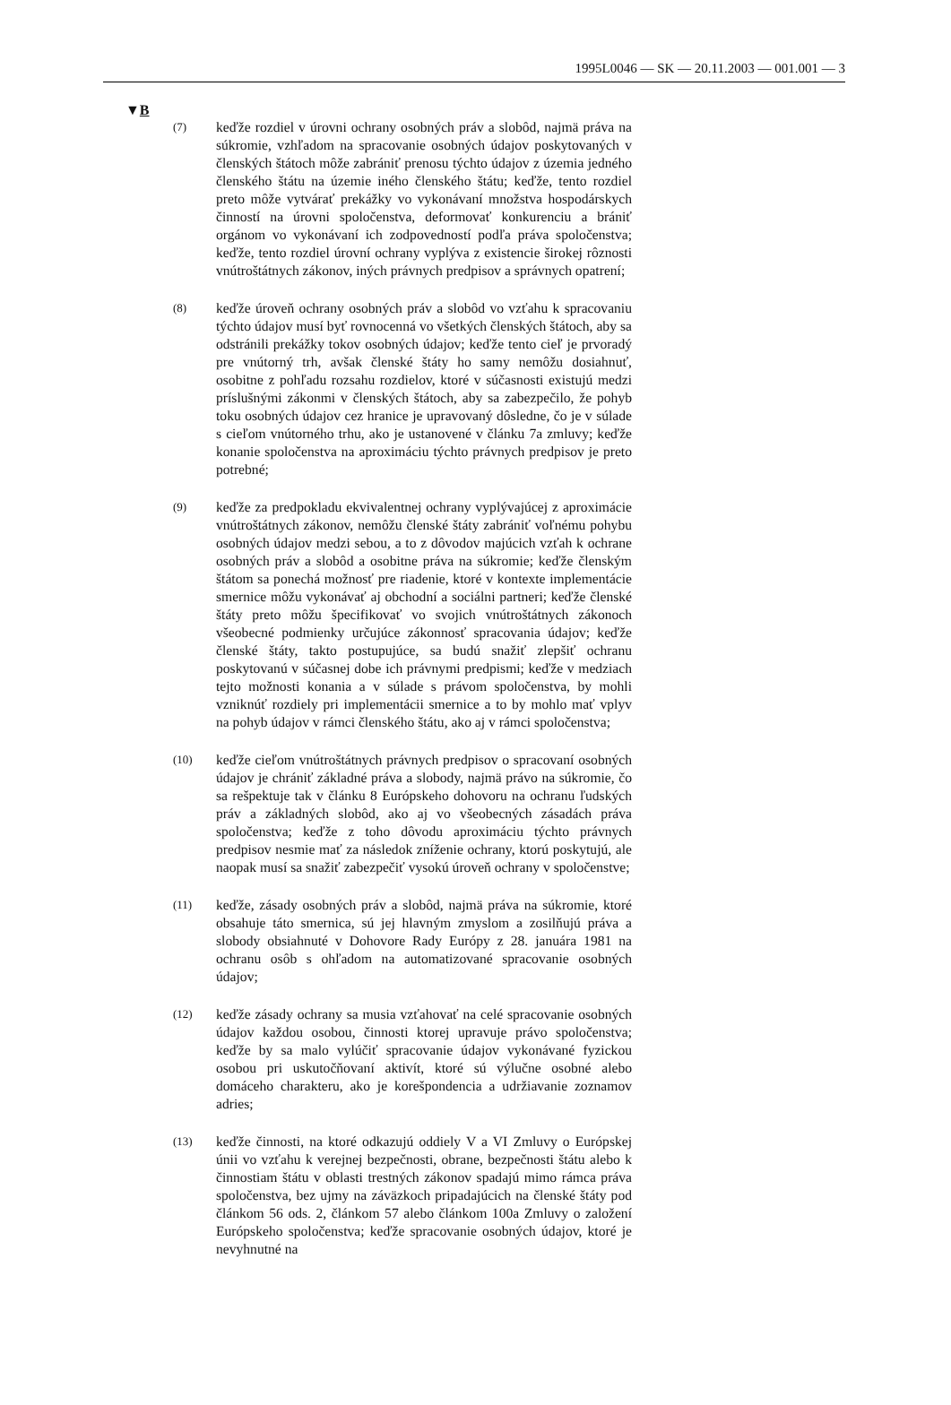1995L0046 — SK — 20.11.2003 — 001.001 — 3
▼B
(7)
keďže rozdiel v úrovni ochrany osobných práv a slobôd, najmä práva na súkromie, vzhľadom na spracovanie osobných údajov poskytovaných v členských štátoch môže zabrániť prenosu týchto údajov z územia jedného členského štátu na územie iného členského štátu; keďže, tento rozdiel preto môže vytvárať prekážky vo vykonávaní množstva hospodárskych činností na úrovni spoločenstva, deformovať konkurenciu a brániť orgánom vo vykonávaní ich zodpovedností podľa práva spoločenstva; keďže, tento rozdiel úrovní ochrany vyplýva z existencie širokej rôznosti vnútroštátnych zákonov, iných právnych predpisov a správnych opatrení;
(8)
keďže úroveň ochrany osobných práv a slobôd vo vzťahu k spracovaniu týchto údajov musí byť rovnocenná vo všetkých členských štátoch, aby sa odstránili prekážky tokov osobných údajov; keďže tento cieľ je prvoradý pre vnútorný trh, avšak členské štáty ho samy nemôžu dosiahnuť, osobitne z pohľadu rozsahu rozdielov, ktoré v súčasnosti existujú medzi príslušnými zákonmi v členských štátoch, aby sa zabezpečilo, že pohyb toku osobných údajov cez hranice je upravovaný dôsledne, čo je v súlade s cieľom vnútorného trhu, ako je ustanovené v článku 7a zmluvy; keďže konanie spoločenstva na aproximáciu týchto právnych predpisov je preto potrebné;
(9)
keďže za predpokladu ekvivalentnej ochrany vyplývajúcej z aproximácie vnútroštátnych zákonov, nemôžu členské štáty zabrániť voľnému pohybu osobných údajov medzi sebou, a to z dôvodov majúcich vzťah k ochrane osobných práv a slobôd a osobitne práva na súkromie; keďže členským štátom sa ponechá možnosť pre riadenie, ktoré v kontexte implementácie smernice môžu vykonávať aj obchodní a sociálni partneri; keďže členské štáty preto môžu špecifikovať vo svojich vnútroštátnych zákonoch všeobecné podmienky určujúce zákonnosť spracovania údajov; keďže členské štáty, takto postupujúce, sa budú snažiť zlepšiť ochranu poskytovanú v súčasnej dobe ich právnymi predpismi; keďže v medziach tejto možnosti konania a v súlade s právom spoločenstva, by mohli vzniknúť rozdiely pri implementácii smernice a to by mohlo mať vplyv na pohyb údajov v rámci členského štátu, ako aj v rámci spoločenstva;
(10)
keďže cieľom vnútroštátnych právnych predpisov o spracovaní osobných údajov je chrániť základné práva a slobody, najmä právo na súkromie, čo sa rešpektuje tak v článku 8 Európskeho dohovoru na ochranu ľudských práv a základných slobôd, ako aj vo všeobecných zásadách práva spoločenstva; keďže z toho dôvodu aproximáciu týchto právnych predpisov nesmie mať za následok zníženie ochrany, ktorú poskytujú, ale naopak musí sa snažiť zabezpečiť vysokú úroveň ochrany v spoločenstve;
(11)
keďže, zásady osobných práv a slobôd, najmä práva na súkromie, ktoré obsahuje táto smernica, sú jej hlavným zmyslom a zosilňujú práva a slobody obsiahnuté v Dohovore Rady Európy z 28. januára 1981 na ochranu osôb s ohľadom na automatizované spracovanie osobných údajov;
(12)
keďže zásady ochrany sa musia vzťahovať na celé spracovanie osobných údajov každou osobou, činnosti ktorej upravuje právo spoločenstva; keďže by sa malo vylúčiť spracovanie údajov vykonávané fyzickou osobou pri uskutočňovaní aktivít, ktoré sú výlučne osobné alebo domáceho charakteru, ako je korešpondencia a udržiavanie zoznamov adries;
(13)
keďže činnosti, na ktoré odkazujú oddiely V a VI Zmluvy o Európskej únii vo vzťahu k verejnej bezpečnosti, obrane, bezpečnosti štátu alebo k činnostiam štátu v oblasti trestných zákonov spadajú mimo rámca práva spoločenstva, bez ujmy na záväzkoch pripadajúcich na členské štáty pod článkom 56 ods. 2, článkom 57 alebo článkom 100a Zmluvy o založení Európskeho spoločenstva; keďže spracovanie osobných údajov, ktoré je nevyhnutné na